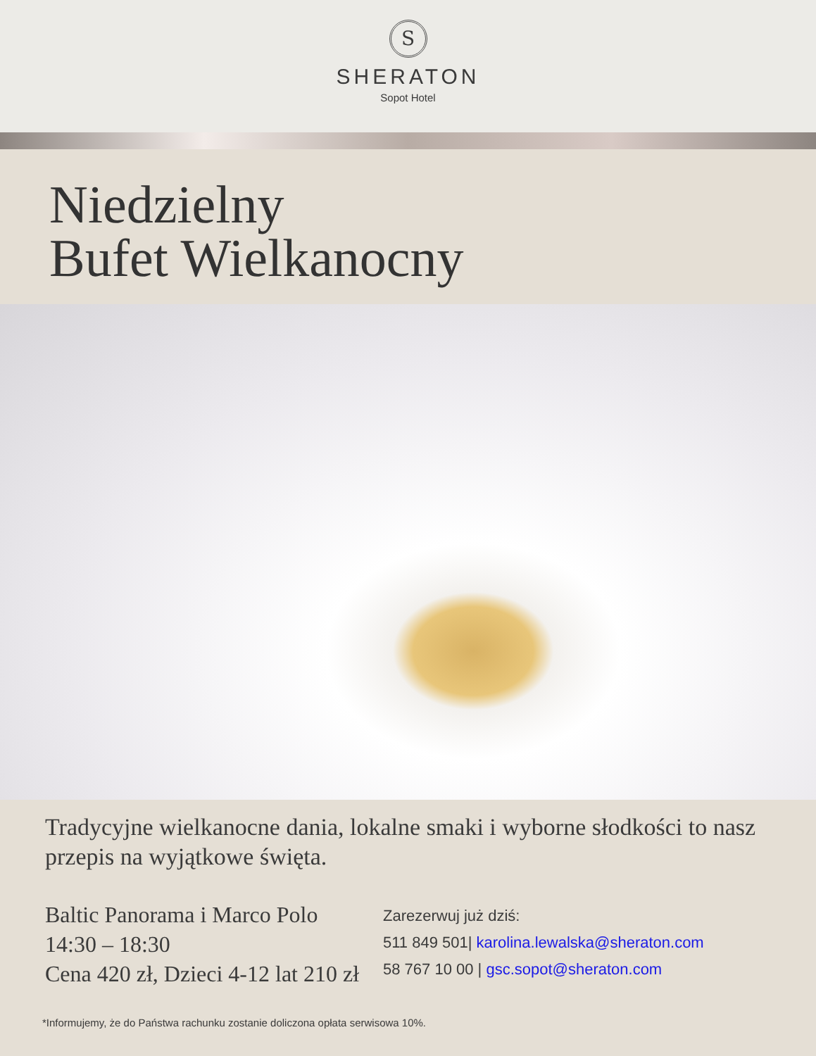S
SHERATON
Sopot Hotel
Niedzielny
Bufet Wielkanocny
Tradycyjne wielkanocne dania, lokalne smaki i wyborne słodkości to nasz przepis na wyjątkowe święta.
Baltic Panorama i Marco Polo
14:30 – 18:30
Cena 420 zł, Dzieci 4-12 lat 210 zł
Zarezerwuj już dziś:
511 849 501| karolina.lewalska@sheraton.com
58 767 10 00 | gsc.sopot@sheraton.com
*Informujemy, że do Państwa rachunku zostanie doliczona opłata serwisowa 10%.